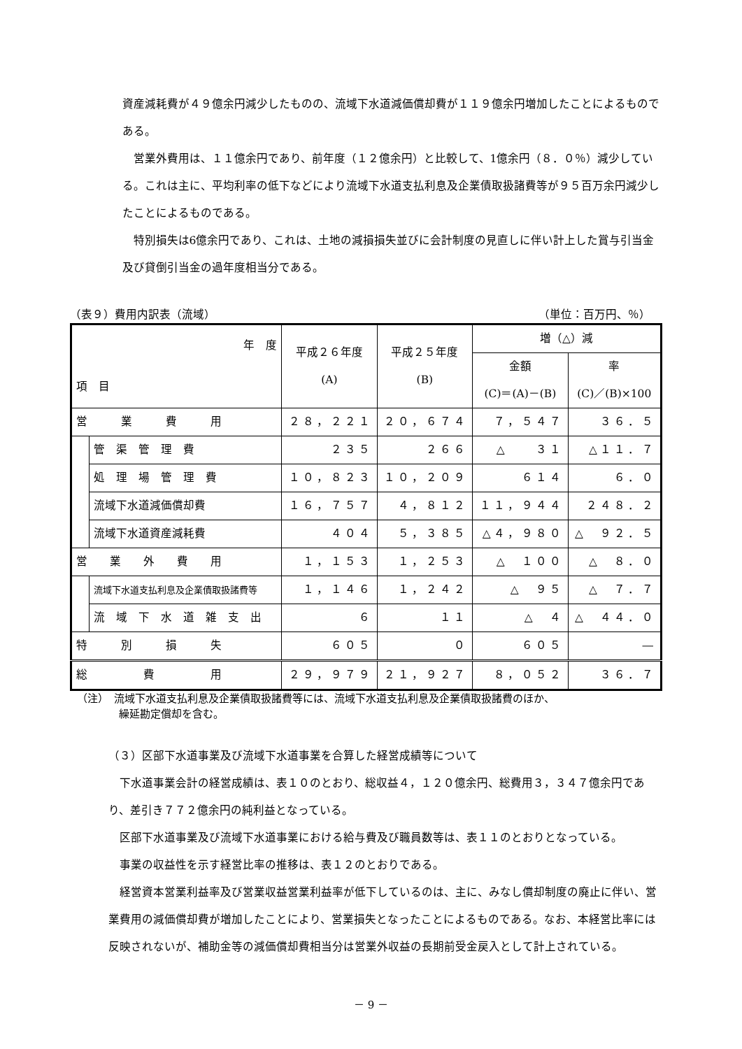資産減耗費が４９億余円減少したものの、流域下水道減価償却費が１１９億余円増加したことによるものである。
営業外費用は、１１億余円であり、前年度（１２億余円）と比較して、1億余円（８．０％）減少している。これは主に、平均利率の低下などにより流域下水道支払利息及企業債取扱諸費等が９５百万余円減少したことによるものである。
特別損失は6億余円であり、これは、土地の減損損失並びに会計制度の見直しに伴い計上した賞与引当金及び貸倒引当金の過年度相当分である。
（表９）費用内訳表（流域） （単位：百万円、％）
| 年 度 項 目 | | 平成２６年度 (A) | 平成２５年度 (B) | 増（△）減 | |
| --- | --- | --- | --- | --- | --- |
| | | | | 金額 (C)＝(A)－(B) | 率 (C)／(B)×100 |
| 営 業 費 用 | | ２８，２２１ | ２０，６７４ | ７，５４７ | ３６．５ |
| | 管 渠 管 理 費 | ２３５ | ２６６ | △ ３１ | △１１．７ |
| | 処 理 場 管 理 費 | １０，８２３ | １０，２０９ | ６１４ | ６．０ |
| | 流域下水道減価償却費 | １６，７５７ | ４，８１２ | １１，９４４ | ２４８．２ |
| | 流域下水道資産減耗費 | ４０４ | ５，３８５ | △４，９８０ | △ ９２．５ |
| 営 業 外 費 用 | | １，１５３ | １，２５３ | △ １００ | △ ８．０ |
| | 流域下水道支払利息及企業債取扱諸費等 | １，１４６ | １，２４２ | △ ９５ | △ ７．７ |
| | 流 域 下 水 道 雑 支 出 | ６ | １１ | △ ４ | △ ４４．０ |
| 特 別 損 失 | | ６０５ | ０ | ６０５ | ― |
| 総 費 用 | | ２９，９７９ | ２１，９２７ | ８，０５２ | ３６．７ |
（注）　流域下水道支払利息及企業債取扱諸費等には、流域下水道支払利息及企業債取扱諸費のほか、
　　　　繰延勘定償却を含む。
（３）区部下水道事業及び流域下水道事業を合算した経営成績等について
下水道事業会計の経営成績は、表１０のとおり、総収益４，１２０億余円、総費用３，３４７億余円であり、差引き７７２億余円の純利益となっている。
区部下水道事業及び流域下水道事業における給与費及び職員数等は、表１１のとおりとなっている。
事業の収益性を示す経営比率の推移は、表１２のとおりである。
経営資本営業利益率及び営業収益営業利益率が低下しているのは、主に、みなし償却制度の廃止に伴い、営業費用の減価償却費が増加したことにより、営業損失となったことによるものである。なお、本経営比率には反映されないが、補助金等の減価償却費相当分は営業外収益の長期前受金戻入として計上されている。
－ 9 －